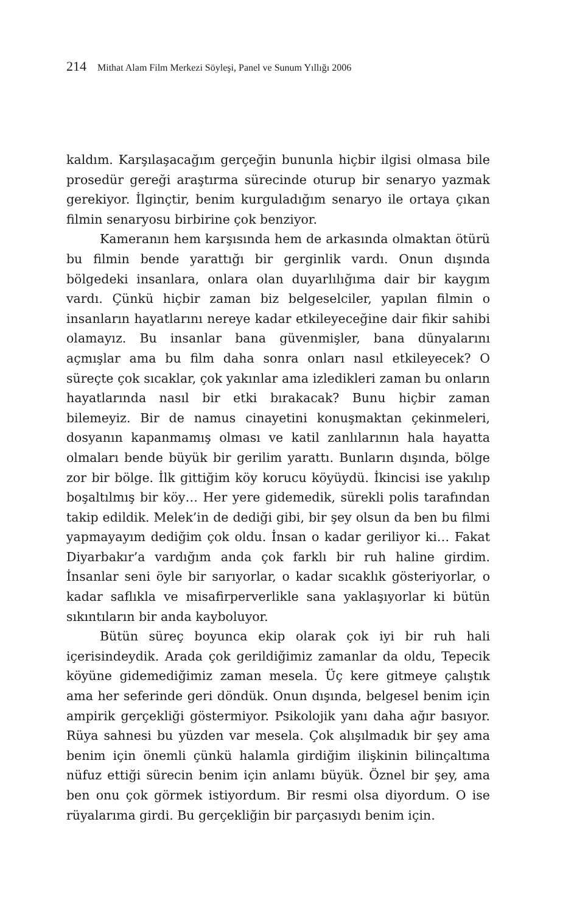214 Mithat Alam Film Merkezi Söyleşi, Panel ve Sunum Yıllığı 2006
kaldım. Karşılaşacağım gerçeğin bununla hiçbir ilgisi olmasa bile prosedür gereği araştırma sürecinde oturup bir senaryo yazmak gerekiyor. İlginçtir, benim kurguladığım senaryo ile ortaya çıkan filmin senaryosu birbirine çok benziyor.
Kameranın hem karşısında hem de arkasında olmaktan ötürü bu filmin bende yarattığı bir gerginlik vardı. Onun dışında bölgedeki insanlara, onlara olan duyarlılığıma dair bir kaygım vardı. Çünkü hiçbir zaman biz belgeselciler, yapılan filmin o insanların hayatlarını nereye kadar etkileyeceğine dair fikir sahibi olamayız. Bu insanlar bana güvenmişler, bana dünyalarını açmışlar ama bu film daha sonra onları nasıl etkileyecek? O süreçte çok sıcaklar, çok yakınlar ama izledikleri zaman bu onların hayatlarında nasıl bir etki bırakacak? Bunu hiçbir zaman bilemeyiz. Bir de namus cinayetini konuşmaktan çekinmeleri, dosyanın kapanmamış olması ve katil zanlılarının hala hayatta olmaları bende büyük bir gerilim yarattı. Bunların dışında, bölge zor bir bölge. İlk gittiğim köy korucu köyüydü. İkincisi ise yakılıp boşaltılmış bir köy… Her yere gidemedik, sürekli polis tarafından takip edildik. Melek’in de dediği gibi, bir şey olsun da ben bu filmi yapmayayım dediğim çok oldu. İnsan o kadar geriliyor ki… Fakat Diyarbakır’a vardığım anda çok farklı bir ruh haline girdim. İnsanlar seni öyle bir sarıyorlar, o kadar sıcaklık gösteriyorlar, o kadar saflıkla ve misafirperverlikle sana yaklaşıyorlar ki bütün sıkıntıların bir anda kayboluyor.
Bütün süreç boyunca ekip olarak çok iyi bir ruh hali içerisindeydik. Arada çok gerildiğimiz zamanlar da oldu, Tepecik köyüne gidemediğimiz zaman mesela. Üç kere gitmeye çalıştık ama her seferinde geri döndük. Onun dışında, belgesel benim için ampirik gerçekliği göstermiyor. Psikolojik yanı daha ağır basıyor. Rüya sahnesi bu yüzden var mesela. Çok alışılmadık bir şey ama benim için önemli çünkü halamla girdiğim ilişkinin bilinçaltıma nüfuz ettiği sürecin benim için anlamı büyük. Öznel bir şey, ama ben onu çok görmek istiyordum. Bir resmi olsa diyordum. O ise rüyalarıma girdi. Bu gerçekliğin bir parçasıydı benim için.